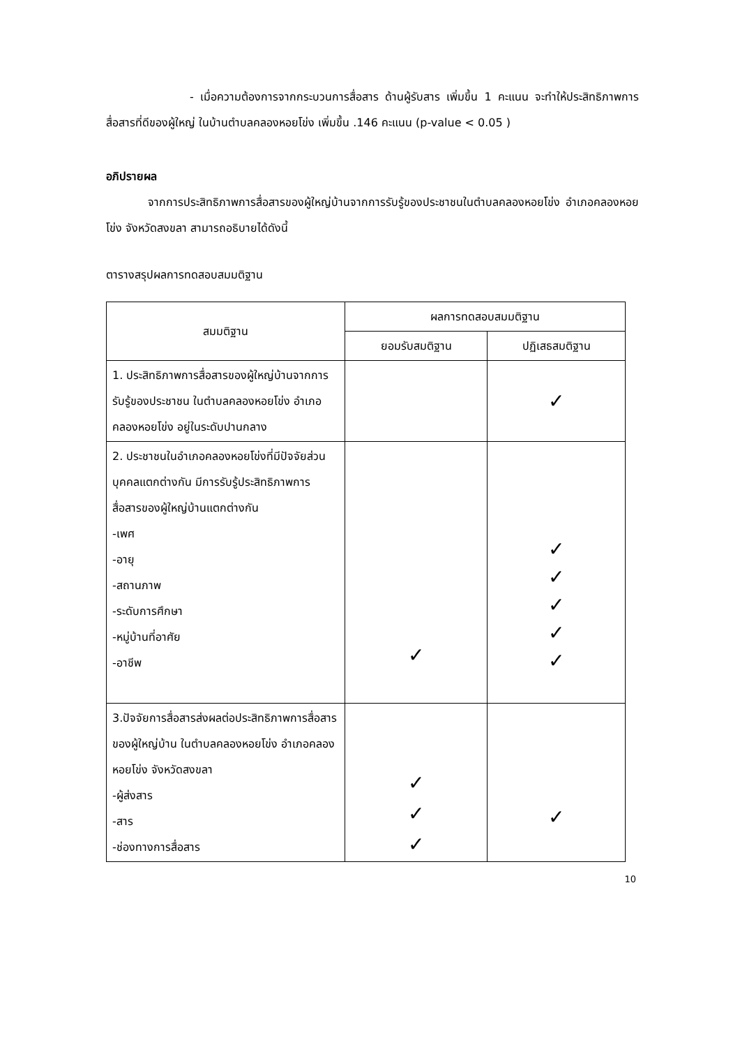- เมื่อความต้องการจากกระบวนการสื่อสาร ด้านผู้รับสาร เพิ่มขึ้น 1 คะแนน จะทำให้ประสิทธิภาพการสื่อสารที่ดีของผู้ใหญ่ ในบ้านตำบลคลองหอยโข่ง เพิ่มขึ้น .146 คะแนน (p-value < 0.05 )
อภิปรายผล
จากการประสิทธิภาพการสื่อสารของผู้ใหญ่บ้านจากการรับรู้ของประชาชนในตำบลคลองหอยโข่ง อำเภอคลองหอยโข่ง จังหวัดสงขลา สามารถอธิบายได้ดังนี้
ตารางสรุปผลการทดสอบสมมติฐาน
| สมมติฐาน | ผลการทดสอบสมมติฐาน | |
| --- | --- | --- |
| | ยอมรับสมติฐาน | ปฏิเสธสมติฐาน |
| 1. ประสิทธิภาพการสื่อสารของผู้ใหญ่บ้านจากการรับรู้ของประชาชน ในตำบลคลองหอยโข่ง อำเภอคลองหอยโข่ง อยู่ในระดับปานกลาง | | ✓ |
| 2. ประชาชนในอำเภอคลองหอยโข่งที่มีปัจจัยส่วนบุคคลแตกต่างกัน มีการรับรู้ประสิทธิภาพการสื่อสารของผู้ใหญ่บ้านแตกต่างกัน -เพศ -อายุ -สถานภาพ -ระดับการศึกษา -หมู่บ้านที่อาศัย -อาชีพ | ✓ | ✓ ✓ ✓ ✓ ✓ |
| 3.ปัจจัยการสื่อสารส่งผลต่อประสิทธิภาพการสื่อสารของผู้ใหญ่บ้าน ในตำบลคลองหอยโข่ง อำเภอคลองหอยโข่ง จังหวัดสงขลา -ผู้ส่งสาร -สาร -ช่องทางการสื่อสาร | ✓ ✓ ✓ | ✓ |
10